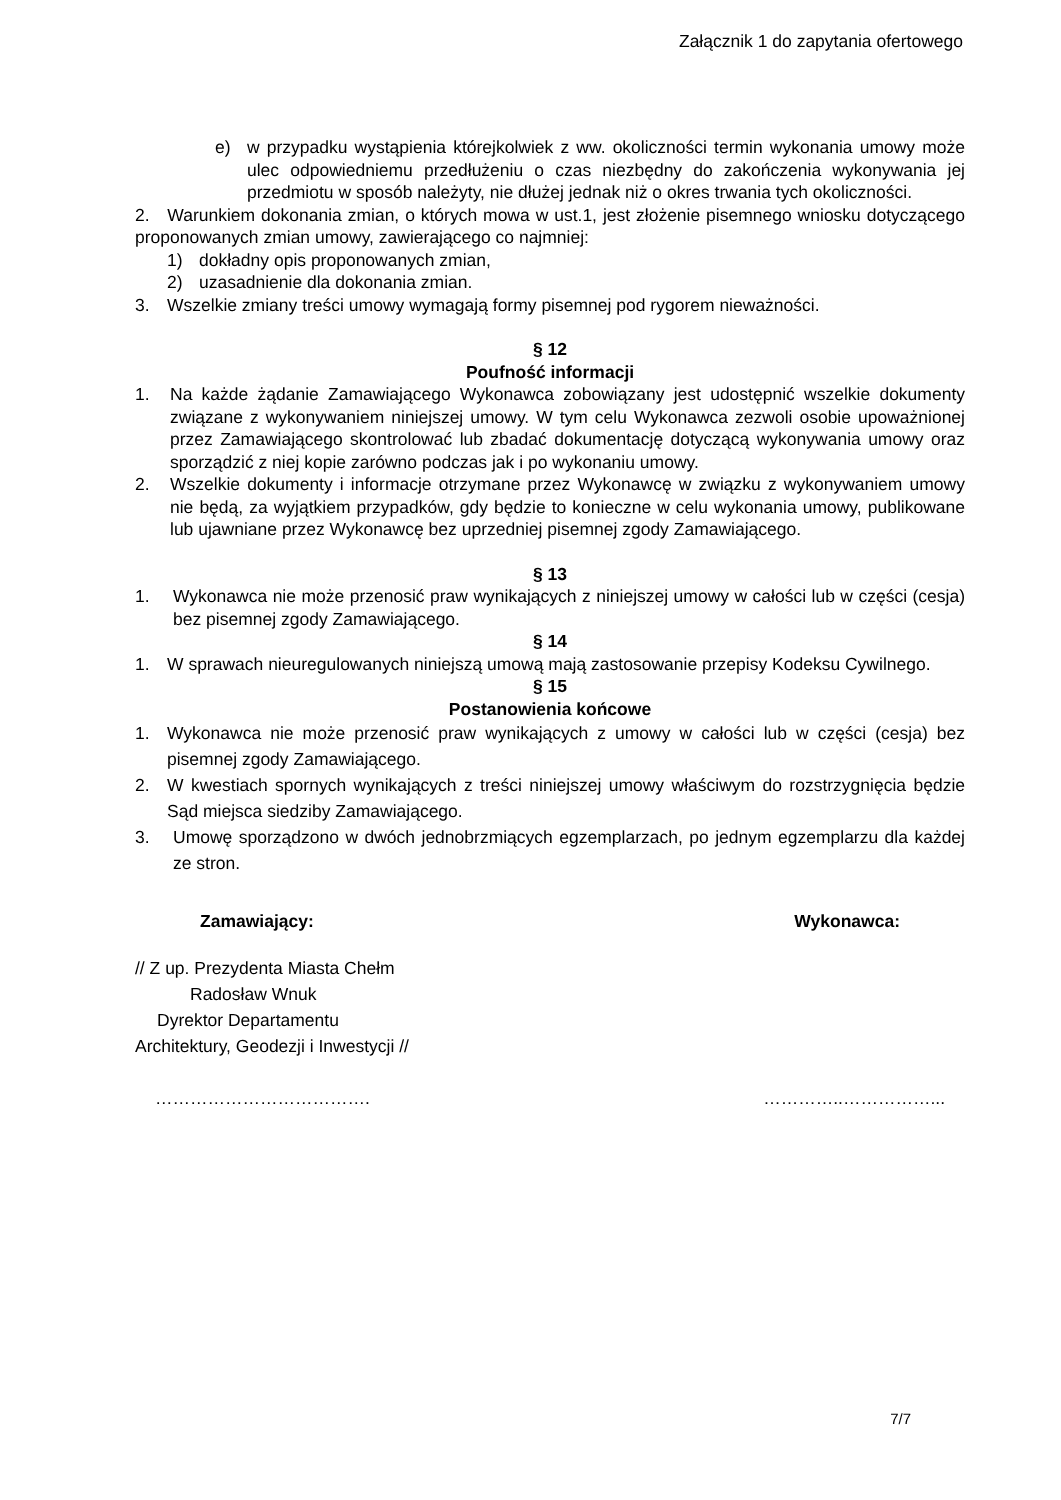Załącznik 1 do zapytania ofertowego
e) w przypadku wystąpienia którejkolwiek z ww. okoliczności termin wykonania umowy może ulec odpowiedniemu przedłużeniu o czas niezbędny do zakończenia wykonywania jej przedmiotu w sposób należyty, nie dłużej jednak niż o okres trwania tych okoliczności.
2. Warunkiem dokonania zmian, o których mowa w ust.1, jest złożenie pisemnego wniosku dotyczącego proponowanych zmian umowy, zawierającego co najmniej:
1) dokładny opis proponowanych zmian,
2) uzasadnienie dla dokonania zmian.
3. Wszelkie zmiany treści umowy wymagają formy pisemnej pod rygorem nieważności.
§ 12
Poufność informacji
1. Na każde żądanie Zamawiającego Wykonawca zobowiązany jest udostępnić wszelkie dokumenty związane z wykonywaniem niniejszej umowy. W tym celu Wykonawca zezwoli osobie upoważnionej przez Zamawiającego skontrolować lub zbadać dokumentację dotyczącą wykonywania umowy oraz sporządzić z niej kopie zarówno podczas jak i po wykonaniu umowy.
2. Wszelkie dokumenty i informacje otrzymane przez Wykonawcę w związku z wykonywaniem umowy nie będą, za wyjątkiem przypadków, gdy będzie to konieczne w celu wykonania umowy, publikowane lub ujawniane przez Wykonawcę bez uprzedniej pisemnej zgody Zamawiającego.
§ 13
1. Wykonawca nie może przenosić praw wynikających z niniejszej umowy w całości lub w części (cesja) bez pisemnej zgody Zamawiającego.
§ 14
1. W sprawach nieuregulowanych niniejszą umową mają zastosowanie przepisy Kodeksu Cywilnego.
§ 15
Postanowienia końcowe
1. Wykonawca nie może przenosić praw wynikających z umowy w całości lub w części (cesja) bez pisemnej zgody Zamawiającego.
2. W kwestiach spornych wynikających z treści niniejszej umowy właściwym do rozstrzygnięcia będzie Sąd miejsca siedziby Zamawiającego.
3. Umowę sporządzono w dwóch jednobrzmiących egzemplarzach, po jednym egzemplarzu dla każdej ze stron.
Zamawiający: Wykonawca:
// Z up. Prezydenta Miasta Chełm
Radosław Wnuk
Dyrektor Departamentu
Architektury, Geodezji i Inwestycji //
………………………………. …………..……………...
7/7